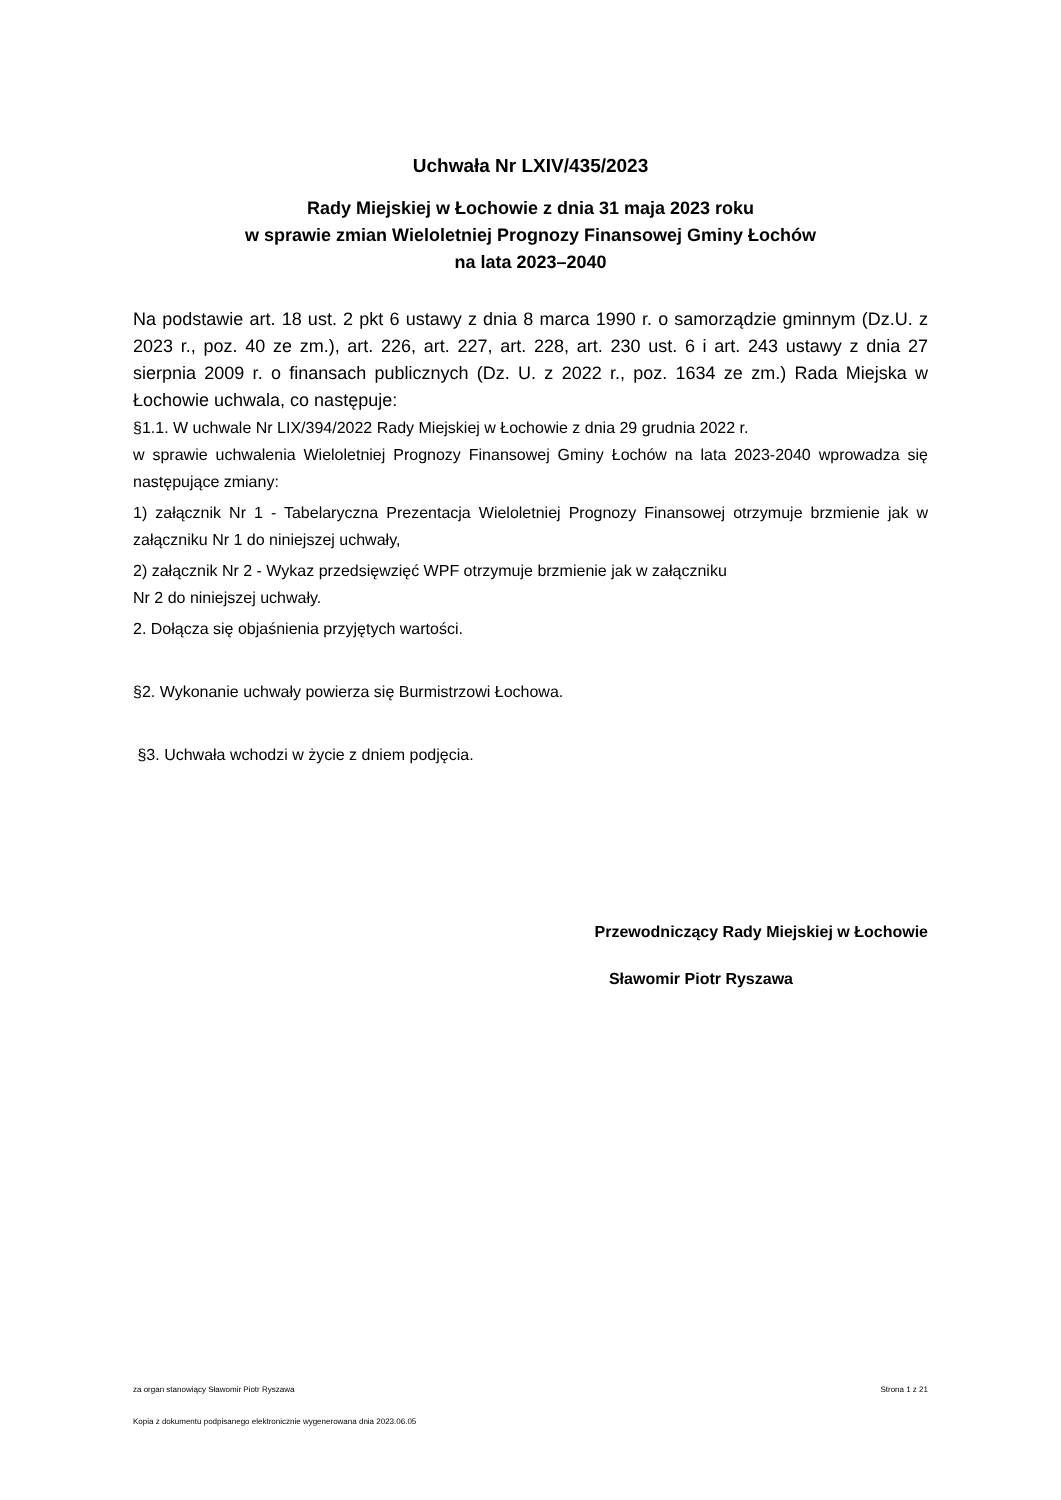Uchwała Nr LXIV/435/2023
Rady Miejskiej w Łochowie z dnia 31 maja 2023 roku
w sprawie zmian Wieloletniej Prognozy Finansowej Gminy Łochów
na lata 2023–2040
Na podstawie art. 18 ust. 2 pkt 6 ustawy z dnia 8 marca 1990 r. o samorządzie gminnym (Dz.U. z 2023 r., poz. 40 ze zm.), art. 226, art. 227, art. 228, art. 230 ust. 6 i art. 243 ustawy z dnia 27 sierpnia 2009 r. o finansach publicznych (Dz. U. z 2022 r., poz. 1634 ze zm.) Rada Miejska w Łochowie uchwala, co następuje:
§1.1. W uchwale Nr LIX/394/2022 Rady Miejskiej w Łochowie z dnia 29 grudnia 2022 r.
w sprawie uchwalenia Wieloletniej Prognozy Finansowej Gminy Łochów na lata 2023-2040 wprowadza się następujące zmiany:
1) załącznik Nr 1 - Tabelaryczna Prezentacja Wieloletniej Prognozy Finansowej otrzymuje brzmienie jak w załączniku Nr 1 do niniejszej uchwały,
2) załącznik Nr 2 - Wykaz przedsięwzięć WPF otrzymuje brzmienie jak w załączniku
Nr 2 do niniejszej uchwały.
2. Dołącza się objaśnienia przyjętych wartości.
§2. Wykonanie uchwały powierza się Burmistrzowi Łochowa.
§3. Uchwała wchodzi w życie z dniem podjęcia.
Przewodniczący Rady Miejskiej w Łochowie
Sławomir Piotr Ryszawa
za organ stanowiący Sławomir Piotr Ryszawa Strona 1 z 21
Kopia z dokumentu podpisanego elektronicznie wygenerowana dnia 2023.06.05